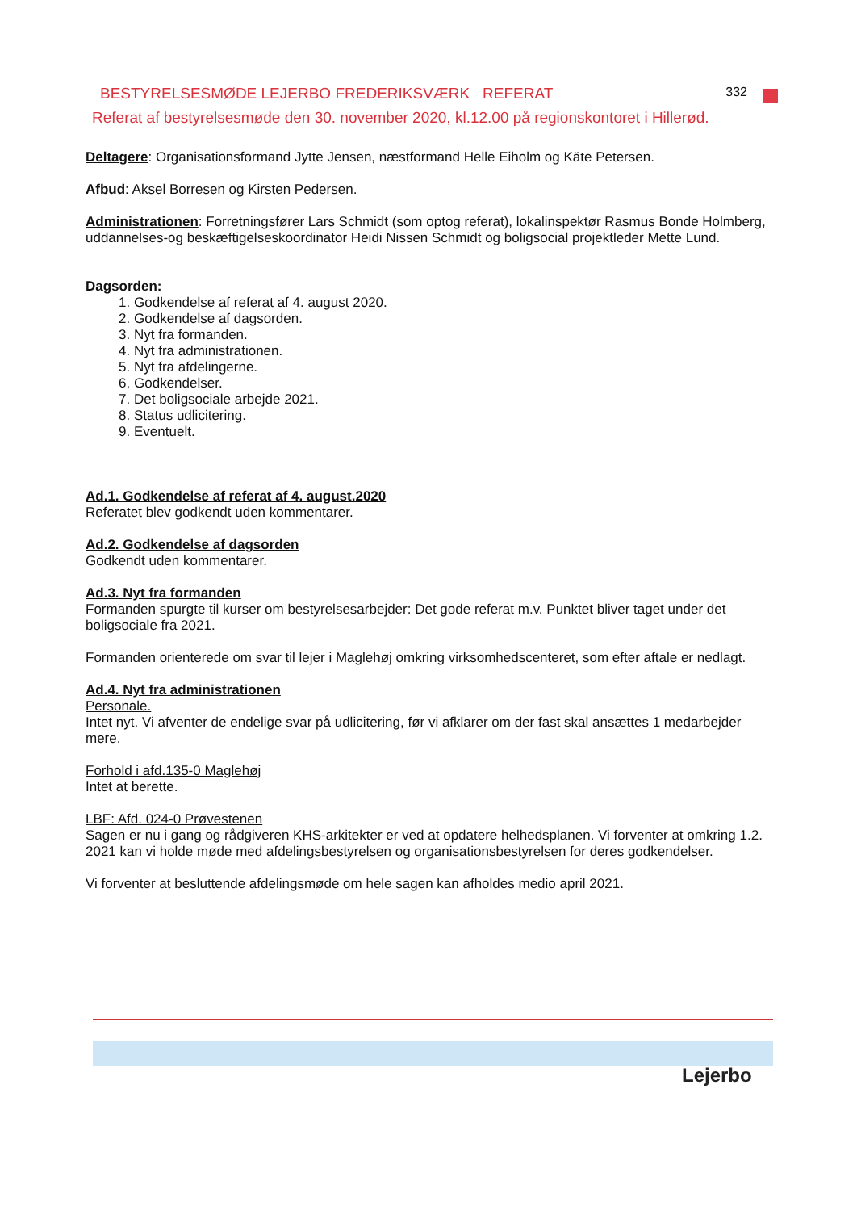BESTYRELSESMØDE LEJERBO FREDERIKSVÆRK REFERAT 332
Referat af bestyrelsesmøde den 30. november 2020, kl.12.00 på regionskontoret i Hillerød.
Deltagere: Organisationsformand Jytte Jensen, næstformand Helle Eiholm og Käte Petersen.
Afbud: Aksel Borresen og Kirsten Pedersen.
Administrationen: Forretningsfører Lars Schmidt (som optog referat), lokalinspektør Rasmus Bonde Holmberg, uddannelses-og beskæftigelseskoordinator Heidi Nissen Schmidt og boligsocial projektleder Mette Lund.
Dagsorden:
1. Godkendelse af referat af 4. august 2020.
2. Godkendelse af dagsorden.
3. Nyt fra formanden.
4. Nyt fra administrationen.
5. Nyt fra afdelingerne.
6. Godkendelser.
7. Det boligsociale arbejde 2021.
8. Status udlicitering.
9. Eventuelt.
Ad.1. Godkendelse af referat af 4. august.2020
Referatet blev godkendt uden kommentarer.
Ad.2. Godkendelse af dagsorden
Godkendt uden kommentarer.
Ad.3. Nyt fra formanden
Formanden spurgte til kurser om bestyrelsesarbejder: Det gode referat m.v. Punktet bliver taget under det boligsociale fra 2021.
Formanden orienterede om svar til lejer i Maglehøj omkring virksomhedscenteret, som efter aftale er nedlagt.
Ad.4. Nyt fra administrationen
Personale.
Intet nyt. Vi afventer de endelige svar på udlicitering, før vi afklarer om der fast skal ansættes 1 medarbejder mere.
Forhold i afd.135-0 Maglehøj
Intet at berette.
LBF: Afd. 024-0 Prøvestenen
Sagen er nu i gang og rådgiveren KHS-arkitekter er ved at opdatere helhedsplanen. Vi forventer at omkring 1.2. 2021 kan vi holde møde med afdelingsbestyrelsen og organisationsbestyrelsen for deres godkendelser.
Vi forventer at besluttende afdelingsmøde om hele sagen kan afholdes medio april 2021.
Lejerbo